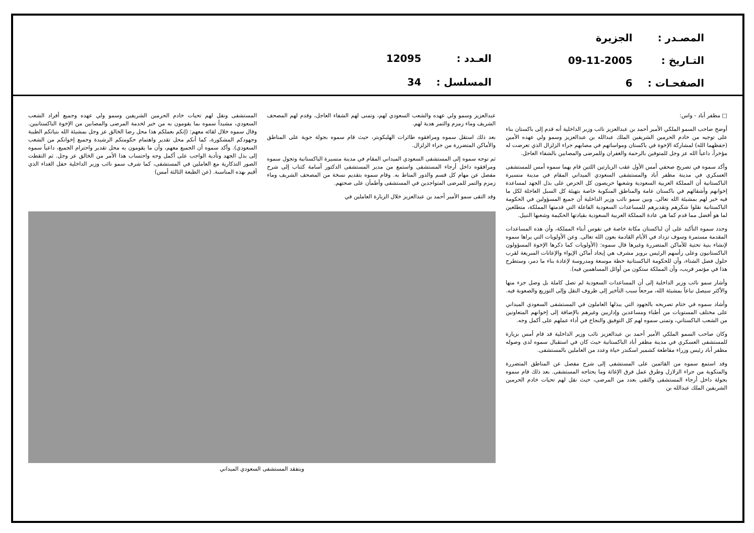| المصـدر : | الجزيرة |
| التـاريخ : | 09-11-2005 |
| الصفحـات : | 6 |
| العـدد : | 12095 |
| المسلسل : | 34 |
□ مظفر أباد - واس:
أوضح صاحب السمو الملكي الأمير أحمد بن عبدالعزيز نائب وزير الداخلية أنه قدم إلى باكستان بناء على توجيه من خادم الحرمين الشريفين الملك عبدالله بن عبدالعزيز وسمو ولي عهده الأمين (حفظهما الله) لمشاركة الإخوة في باكستان ومواساتهم في مصابهم جراء الزلزال الذي تعرضت له مؤخراً، داعياً الله عز وجل للمتوفين بالرحمة والغفران وللمرضى والمصابين بالشفاء العاجل.
وأكد سموه في تصريح صحفي أمس الأول عقب الزيارتين اللتين قام بهما سموه أمس للمستشفى العسكري في مدينة مظفر أباد والمستشفى السعودي الميداني المقام في مدينة منسيرة الباكستانية أن المملكة العربية السعودية وشعبها حريصون كل الحرص على بذل الجهد لمساعدة إخوانهم وأشقائهم في باكستان عامة والمناطق المنكوبة خاصة بتهيئة كل السبل العاجلة لكل ما فيه خير لهم بمشيئة الله تعالى. وبين سمو نائب وزير الداخلية أن جميع المسؤولين في الحكومة الباكستانية نقلوا شكرهم وتقديرهم للمساعدات السعودية الفاعلة التي قدمتها المملكة، متطلعين لما هو أفضل مما قدم كما هي عادة المملكة العربية السعودية بقيادتها الحكيمة وشعبها النبيل.
وجدد سموه التأكيد على أن لباكستان مكانة خاصة في نفوس أبناء المملكة، وأن هذه المساعدات المقدمة مستمرة وسوف تزداد في الأيام القادمة بعون الله تعالى. وعن الأولويات التي يراها سموه لإنشاء بنية تحتية للأماكن المتضررة وغيرها قال سموه: (الأولويات كما ذكرها الإخوة المسؤولون الباكستانيون وعلى رأسهم الرئيس برويز مشرف هي إيجاد أماكن الإيواء والإعانات السريعة لقرب حلول فصل الشتاء، وأن للحكومة الباكستانية خطة موسعة ومدروسة لإعادة بناء ما دمر، وستطرح هذا في مؤتمر قريب، وأن المملكة ستكون من أوائل المساهمين فيه).
وأشار سمو نائب وزير الداخلية إلى أن المساعدات السعودية لم تصل كاملة بل وصل جزء منها والأكثر سيصل تباعاً بمشيئة الله، مرجعاً سبب التأخير إلى ظروف النقل وإلى التوزيع والصعوبة فيه.
وأشاد سموه في ختام تصريحه بالجهود التي يبذلها العاملون في المستشفى السعودي الميداني على مختلف المستويات من أطباء ومساعدين وإداريين وغيرهم بالإضافة إلى إخوانهم المتعاونين من الشعب الباكستاني، وتمنى سموه لهم كل التوفيق والنجاح في أداء عملهم على أكمل وجه.
وكان صاحب السمو الملكي الأمير أحمد بن عبدالعزيز نائب وزير الداخلية قد قام أمس بزيارة للمستشفى العسكري في مدينة مظفر أباد الباكستانية حيث كان في استقبال سموه لدى وصوله مظفر أباد رئيس وزراء مقاطعة كشمير اسكندر حياة وعدد من العاملين بالمستشفى.
وقد استمع سموه من القائمين على المستشفى إلى شرح مفصل عن المناطق المتضررة والمنكوبة من جراء الزلازل وطرق عمل فرق الإغاثة وما يحتاجه المستشفى. بعد ذلك قام سموه بجولة داخل أرجاء المستشفى والتقى بعدد من المرضى، حيث نقل لهم تحيات خادم الحرمين الشريفين الملك عبدالله بن
عبدالعزيز وسمو ولي عهده والشعب السعودي لهم، وتمنى لهم الشفاء العاجل، وقدم لهم المصحف الشريف وماء زمزم والتمر هدية لهم.
بعد ذلك استقل سموه ومرافقوه طائرات الهليكوبتر، حيث قام سموه بجولة جوية على المناطق والأماكن المتضررة من جراء الزلزال.
ثم توجه سموه إلى المستشفى السعودي الميداني المقام في مدينة منسيرة الباكستانية وتجول سموه ومرافقوه داخل أرجاء المستشفى واستمع من مدير المستشفى الدكتور أسامة كتناب إلى شرح مفصل عن مهام كل قسم والدور المناط به. وقام سموه بتقديم نسخة من المصحف الشريف وماء زمزم والتمر للمرضى المتواجدين في المستشفى وأطمأن على صحتهم.
وقد التقى سمو الأمير أحمد بن عبدالعزيز خلال الزيارة العاملين في
المستشفى ونقل لهم تحيات خادم الحرمين الشريفين وسمو ولي عهده وجميع أفراد الشعب السعودي، مشيداً سموه بما يقومون به من خير لخدمة المرضى والمصابين من الإخوة الباكستانيين. وقال سموه خلال لقائه معهم: (إنكم بعملكم هذا محل رضا الخالق عز وجل بمشيئة الله بنياتكم الطيبة وجهودكم المشكورة، كما أنكم محل تقدير واهتمام حكومتكم الرشيدة وجميع إخوانكم من الشعب السعودي). وأكد سموه أن الجميع معهم، وأن ما يقومون به محل تقدير واحترام الجميع، داعياً سموه إلى بذل الجهد وتأدية الواجب على أكمل وجه واحتساب هذا الأمر من الخالق عز وجل. ثم التقطت الصور التذكارية مع العاملين في المستشفى، كما شرف سمو نائب وزير الداخلية حفل الغداء الذي أقيم بهذه المناسبة. (عن الطبعة الثالثة أمس)
ويتفقد المستشفى السعودي الميداني